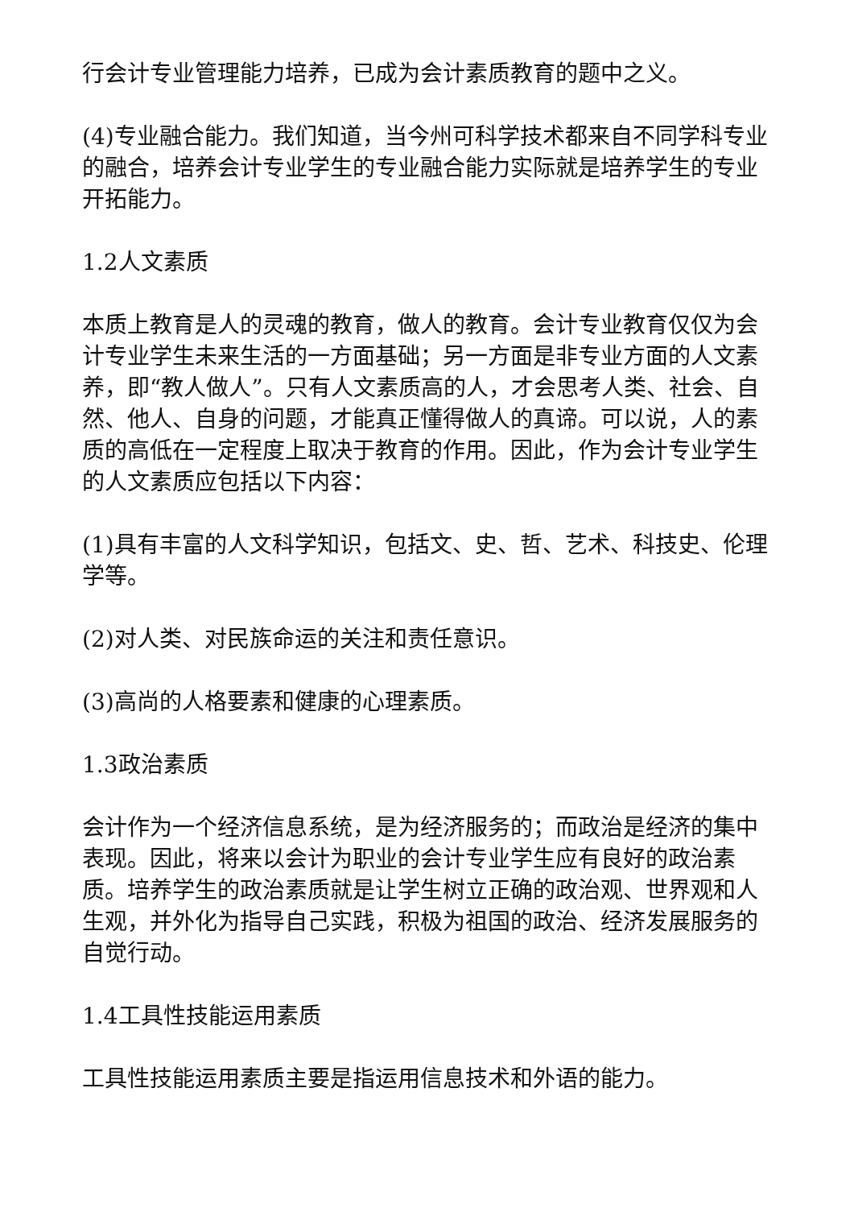行会计专业管理能力培养，已成为会计素质教育的题中之义。
(4)专业融合能力。我们知道，当今州可科学技术都来自不同学科专业的融合，培养会计专业学生的专业融合能力实际就是培养学生的专业开拓能力。
1.2人文素质
本质上教育是人的灵魂的教育，做人的教育。会计专业教育仅仅为会计专业学生未来生活的一方面基础；另一方面是非专业方面的人文素养，即“教人做人”。只有人文素质高的人，才会思考人类、社会、自然、他人、自身的问题，才能真正懂得做人的真谛。可以说，人的素质的高低在一定程度上取决于教育的作用。因此，作为会计专业学生的人文素质应包括以下内容：
(1)具有丰富的人文科学知识，包括文、史、哲、艺术、科技史、伦理学等。
(2)对人类、对民族命运的关注和责任意识。
(3)高尚的人格要素和健康的心理素质。
1.3政治素质
会计作为一个经济信息系统，是为经济服务的；而政治是经济的集中表现。因此，将来以会计为职业的会计专业学生应有良好的政治素质。培养学生的政治素质就是让学生树立正确的政治观、世界观和人生观，并外化为指导自己实践，积极为祖国的政治、经济发展服务的自觉行动。
1.4工具性技能运用素质
工具性技能运用素质主要是指运用信息技术和外语的能力。